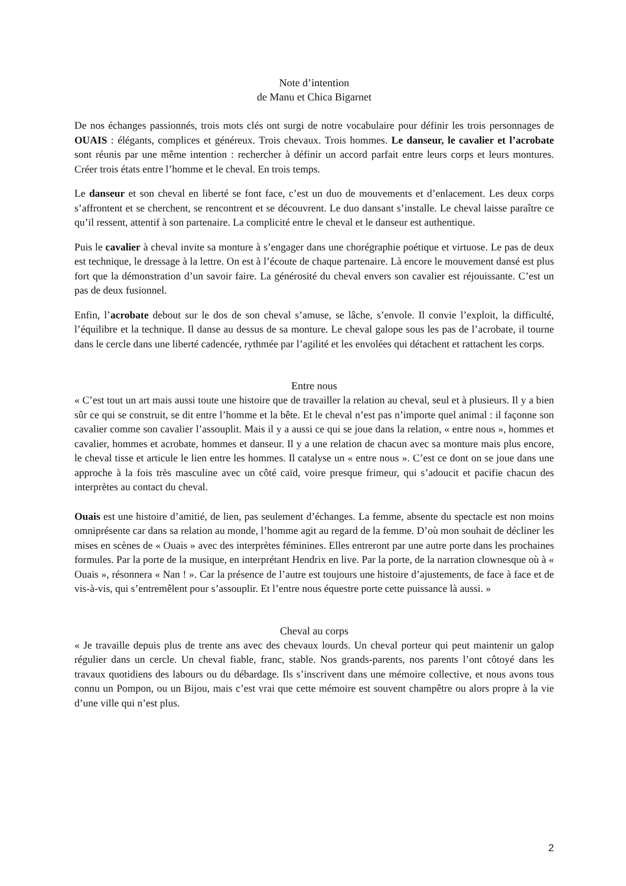Note d’intention
de Manu et Chica Bigarnet
De nos échanges passionnés, trois mots clés ont surgi de notre vocabulaire pour définir les trois personnages de OUAIS : élégants, complices et généreux. Trois chevaux. Trois hommes. Le danseur, le cavalier et l’acrobate sont réunis par une même intention : rechercher à définir un accord parfait entre leurs corps et leurs montures. Créer trois états entre l’homme et le cheval. En trois temps.
Le danseur et son cheval en liberté se font face, c’est un duo de mouvements et d’enlacement. Les deux corps s’affrontent et se cherchent, se rencontrent et se découvrent. Le duo dansant s’installe. Le cheval laisse paraître ce qu’il ressent, attentif à son partenaire. La complicité entre le cheval et le danseur est authentique.
Puis le cavalier à cheval invite sa monture à s’engager dans une chorégraphie poétique et virtuose. Le pas de deux est technique, le dressage à la lettre. On est à l’écoute de chaque partenaire. Là encore le mouvement dansé est plus fort que la démonstration d’un savoir faire. La générosité du cheval envers son cavalier est réjouissante. C’est un pas de deux fusionnel.
Enfin, l’acrobate debout sur le dos de son cheval s’amuse, se lâche, s’envole. Il convie l’exploit, la difficulté, l’équilibre et la technique. Il danse au dessus de sa monture. Le cheval galope sous les pas de l’acrobate, il tourne dans le cercle dans une liberté cadencée, rythmée par l’agilité et les envolées qui détachent et rattachent les corps.
Entre nous
« C’est tout un art mais aussi toute une histoire que de travailler la relation au cheval, seul et à plusieurs. Il y a bien sûr ce qui se construit, se dit entre l’homme et la bête. Et le cheval n’est pas n’importe quel animal : il façonne son cavalier comme son cavalier l’assouplit. Mais il y a aussi ce qui se joue dans la relation, « entre nous », hommes et cavalier, hommes et acrobate, hommes et danseur. Il y a une relation de chacun avec sa monture mais plus encore, le cheval tisse et articule le lien entre les hommes. Il catalyse un « entre nous ». C’est ce dont on se joue dans une approche à la fois très masculine avec un côté caïd, voire presque frimeur, qui s’adoucit et pacifie chacun des interprètes au contact du cheval.
Ouais est une histoire d’amitié, de lien, pas seulement d’échanges. La femme, absente du spectacle est non moins omniprésente car dans sa relation au monde, l’homme agit au regard de la femme. D’où mon souhait de décliner les mises en scènes de « Ouais » avec des interprètes féminines. Elles entreront par une autre porte dans les prochaines formules. Par la porte de la musique, en interprétant Hendrix en live. Par la porte, de la narration clownesque où à « Ouais », résonnera « Nan ! ». Car la présence de l’autre est toujours une histoire d’ajustements, de face à face et de vis-à-vis, qui s’entremêlent pour s’assouplir. Et l’entre nous équestre porte cette puissance là aussi. »
Cheval au corps
« Je travaille depuis plus de trente ans avec des chevaux lourds. Un cheval porteur qui peut maintenir un galop régulier dans un cercle. Un cheval fiable, franc, stable. Nos grands-parents, nos parents l’ont côtoyé dans les travaux quotidiens des labours ou du débardage. Ils s’inscrivent dans une mémoire collective, et nous avons tous connu un Pompon, ou un Bijou, mais c’est vrai que cette mémoire est souvent champêtre ou alors propre à la vie d’une ville qui n’est plus.
2